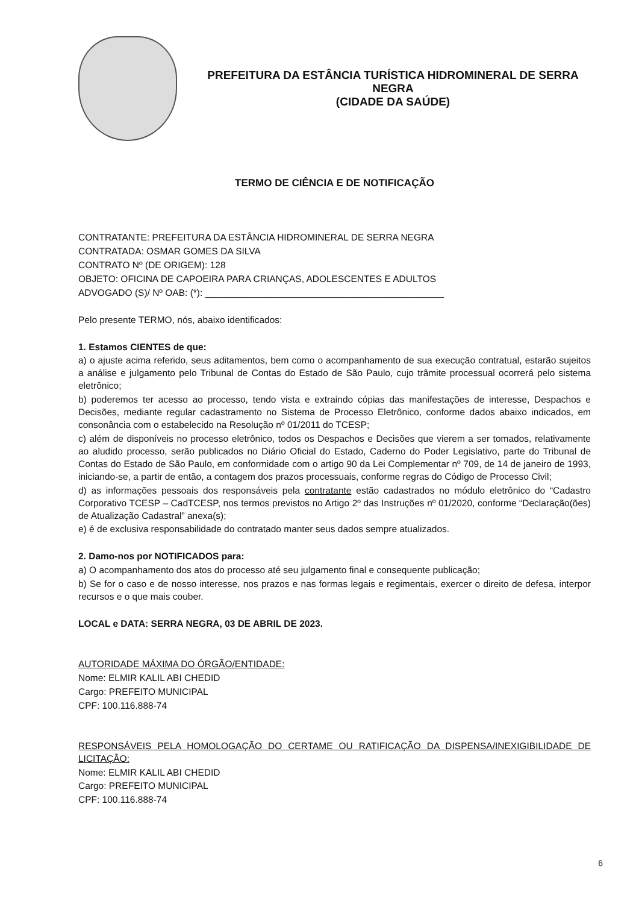PREFEITURA DA ESTÂNCIA TURÍSTICA HIDROMINERAL DE SERRA NEGRA
(CIDADE DA SAÚDE)
TERMO DE CIÊNCIA E DE NOTIFICAÇÃO
CONTRATANTE: PREFEITURA DA ESTÂNCIA HIDROMINERAL DE SERRA NEGRA
CONTRATADA: OSMAR GOMES DA SILVA
CONTRATO Nº (DE ORIGEM): 128
OBJETO: OFICINA DE CAPOEIRA PARA CRIANÇAS, ADOLESCENTES E ADULTOS
ADVOGADO (S)/ Nº OAB: (*): ______________________________________________
Pelo presente TERMO, nós, abaixo identificados:
1. Estamos CIENTES de que:
a) o ajuste acima referido, seus aditamentos, bem como o acompanhamento de sua execução contratual, estarão sujeitos a análise e julgamento pelo Tribunal de Contas do Estado de São Paulo, cujo trâmite processual ocorrerá pelo sistema eletrônico;
b) poderemos ter acesso ao processo, tendo vista e extraindo cópias das manifestações de interesse, Despachos e Decisões, mediante regular cadastramento no Sistema de Processo Eletrônico, conforme dados abaixo indicados, em consonância com o estabelecido na Resolução nº 01/2011 do TCESP;
c) além de disponíveis no processo eletrônico, todos os Despachos e Decisões que vierem a ser tomados, relativamente ao aludido processo, serão publicados no Diário Oficial do Estado, Caderno do Poder Legislativo, parte do Tribunal de Contas do Estado de São Paulo, em conformidade com o artigo 90 da Lei Complementar nº 709, de 14 de janeiro de 1993, iniciando-se, a partir de então, a contagem dos prazos processuais, conforme regras do Código de Processo Civil;
d) as informações pessoais dos responsáveis pela contratante estão cadastrados no módulo eletrônico do “Cadastro Corporativo TCESP – CadTCESP, nos termos previstos no Artigo 2º das Instruções nº 01/2020, conforme “Declaração(ões) de Atualização Cadastral” anexa(s);
e) é de exclusiva responsabilidade do contratado manter seus dados sempre atualizados.
2. Damo-nos por NOTIFICADOS para:
a) O acompanhamento dos atos do processo até seu julgamento final e consequente publicação;
b) Se for o caso e de nosso interesse, nos prazos e nas formas legais e regimentais, exercer o direito de defesa, interpor recursos e o que mais couber.
LOCAL e DATA: SERRA NEGRA, 03 DE ABRIL DE 2023.
AUTORIDADE MÁXIMA DO ÓRGÃO/ENTIDADE:
Nome: ELMIR KALIL ABI CHEDID
Cargo: PREFEITO MUNICIPAL
CPF: 100.116.888-74
RESPONSÁVEIS PELA HOMOLOGAÇÃO DO CERTAME OU RATIFICAÇÃO DA DISPENSA/INEXIGIBILIDADE DE LICITAÇÃO:
Nome: ELMIR KALIL ABI CHEDID
Cargo: PREFEITO MUNICIPAL
CPF: 100.116.888-74
6